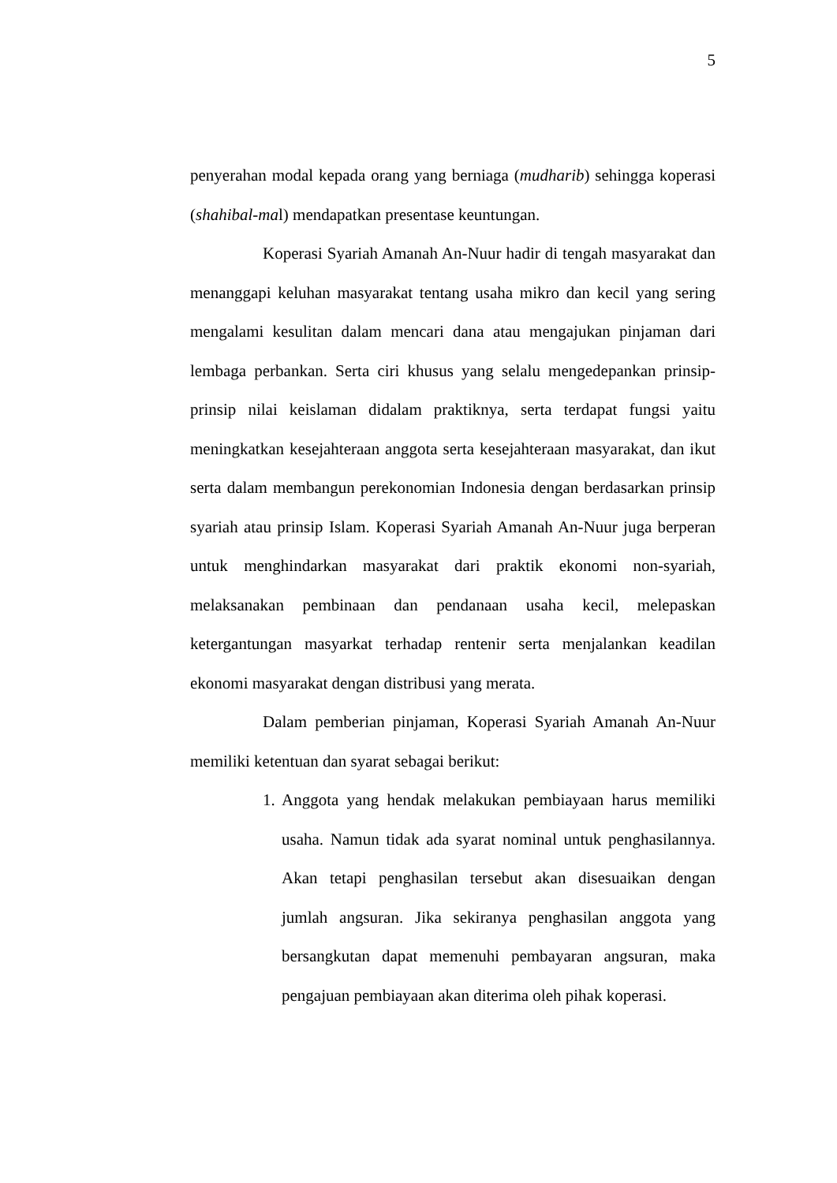5
penyerahan modal kepada orang yang berniaga (mudharib) sehingga koperasi (shahibal-mal) mendapatkan presentase keuntungan.
Koperasi Syariah Amanah An-Nuur hadir di tengah masyarakat dan menanggapi keluhan masyarakat tentang usaha mikro dan kecil yang sering mengalami kesulitan dalam mencari dana atau mengajukan pinjaman dari lembaga perbankan. Serta ciri khusus yang selalu mengedepankan prinsip-prinsip nilai keislaman didalam praktiknya, serta terdapat fungsi yaitu meningkatkan kesejahteraan anggota serta kesejahteraan masyarakat, dan ikut serta dalam membangun perekonomian Indonesia dengan berdasarkan prinsip syariah atau prinsip Islam. Koperasi Syariah Amanah An-Nuur juga berperan untuk menghindarkan masyarakat dari praktik ekonomi non-syariah, melaksanakan pembinaan dan pendanaan usaha kecil, melepaskan ketergantungan masyarkat terhadap rentenir serta menjalankan keadilan ekonomi masyarakat dengan distribusi yang merata.
Dalam pemberian pinjaman, Koperasi Syariah Amanah An-Nuur memiliki ketentuan dan syarat sebagai berikut:
1.
Anggota yang hendak melakukan pembiayaan harus memiliki usaha. Namun tidak ada syarat nominal untuk penghasilannya. Akan tetapi penghasilan tersebut akan disesuaikan dengan jumlah angsuran. Jika sekiranya penghasilan anggota yang bersangkutan dapat memenuhi pembayaran angsuran, maka pengajuan pembiayaan akan diterima oleh pihak koperasi.